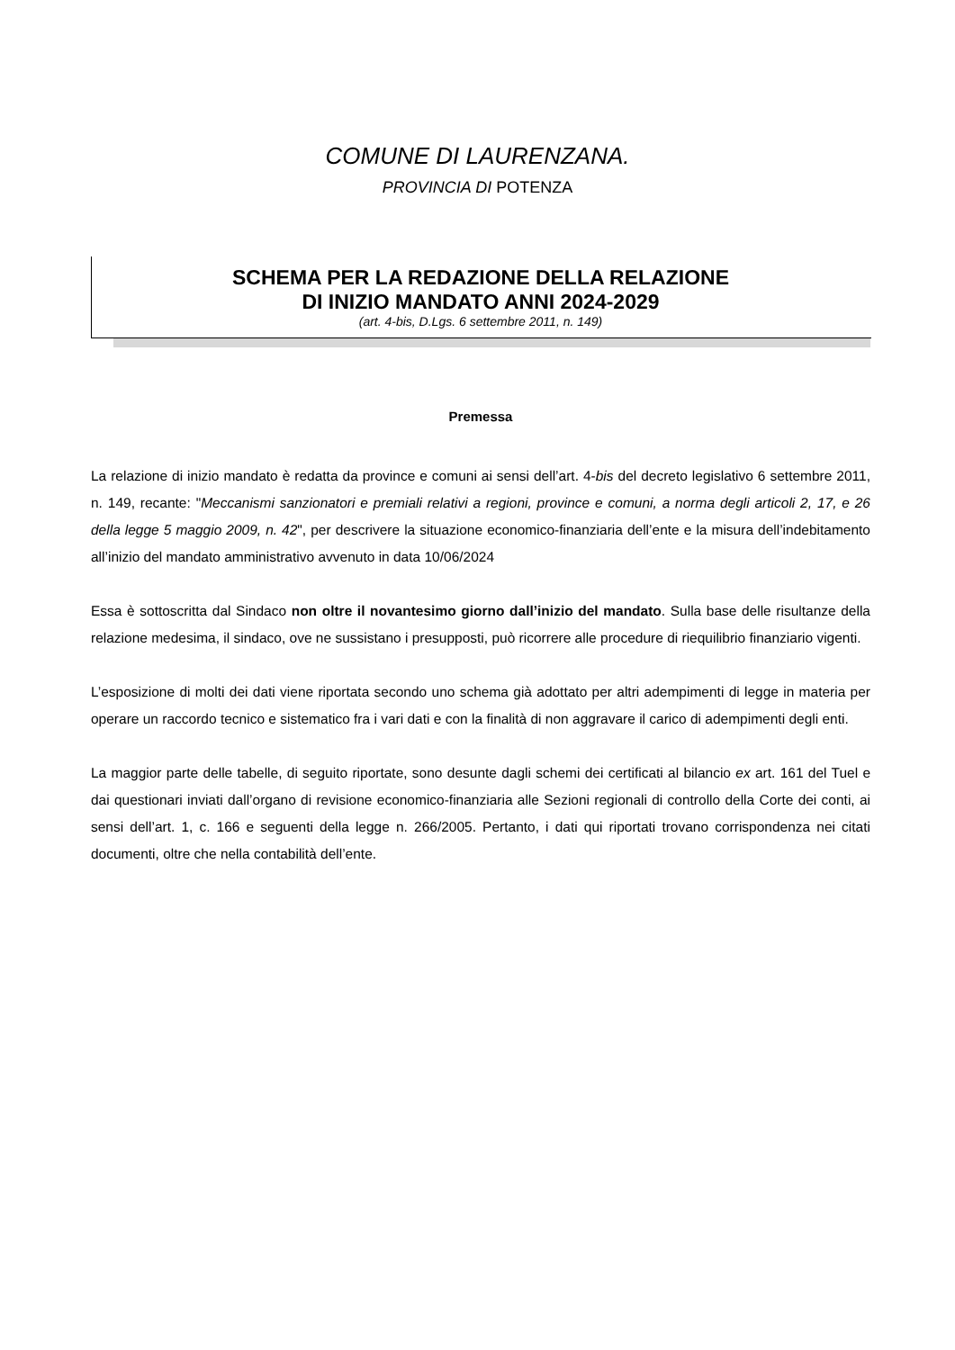COMUNE DI LAURENZANA.
PROVINCIA DI POTENZA
SCHEMA PER LA REDAZIONE DELLA RELAZIONE
DI INIZIO MANDATO ANNI 2024-2029
(art. 4-bis, D.Lgs. 6 settembre 2011, n. 149)
Premessa
La relazione di inizio mandato è redatta da province e comuni ai sensi dell’art. 4-bis del decreto legislativo 6 settembre 2011, n. 149, recante: "Meccanismi sanzionatori e premiali relativi a regioni, province e comuni, a norma degli articoli 2, 17, e 26 della legge 5 maggio 2009, n. 42", per descrivere la situazione economico-finanziaria dell’ente e la misura dell’indebitamento all’inizio del mandato amministrativo avvenuto in data 10/06/2024
Essa è sottoscritta dal Sindaco non oltre il novantesimo giorno dall’inizio del mandato. Sulla base delle risultanze della relazione medesima, il sindaco, ove ne sussistano i presupposti, può ricorrere alle procedure di riequilibrio finanziario vigenti.
L’esposizione di molti dei dati viene riportata secondo uno schema già adottato per altri adempimenti di legge in materia per operare un raccordo tecnico e sistematico fra i vari dati e con la finalità di non aggravare il carico di adempimenti degli enti.
La maggior parte delle tabelle, di seguito riportate, sono desunte dagli schemi dei certificati al bilancio ex art. 161 del Tuel e dai questionari inviati dall’organo di revisione economico-finanziaria alle Sezioni regionali di controllo della Corte dei conti, ai sensi dell’art. 1, c. 166 e seguenti della legge n. 266/2005. Pertanto, i dati qui riportati trovano corrispondenza nei citati documenti, oltre che nella contabilità dell’ente.